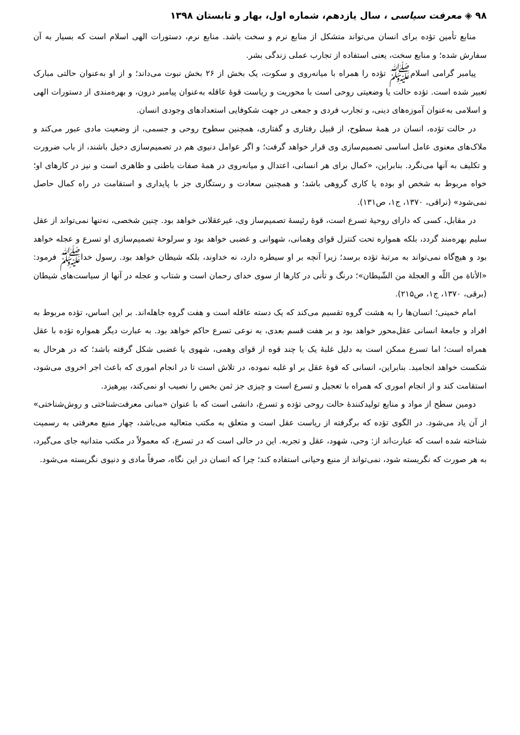۹۸ ◈ معرفت سیاسی ، سال یازدهم، شماره اول، بهار و تابستان ۱۳۹۸
منابع تأمین تؤده برای انسان می‌تواند متشکل از منابع نرم و سخت باشد. منابع نرم، دستورات الهی اسلام است که بسیار به آن سفارش شده؛ و منابع سخت، یعنی استفاده از تجارب عملی زندگی بشر.
پیامبر گرامی اسلامﷺ تؤده را همراه با میانه‌روی و سکوت، یک بخش از ۲۶ بخش نبوت می‌داند؛ و از او به‌عنوان حالتی مبارک تعبیر شده است. تؤده حالت یا وضعیتی روحی است با محوریت و ریاست قوهٔ عاقله به‌عنوان پیامبر درون، و بهره‌مندی از دستورات الهی و اسلامی به‌عنوان آموزه‌های دینی، و تجارب فردی و جمعی در جهت شکوفایی استعدادهای وجودی انسان.
در حالت تؤده، انسان در همهٔ سطوح، از قبیل رفتاری و گفتاری، همچنین سطوح روحی و جسمی، از وضعیت مادی عبور می‌کند و ملاک‌های معنوی عامل اساسی تصمیم‌سازی وی قرار خواهد گرفت؛ و اگر عوامل دنیوی هم در تصمیم‌سازی دخیل باشند، از باب ضرورت و تکلیف به آنها می‌نگرد. بنابراین، «کمال برای هر انسانی، اعتدال و میانه‌روی در همهٔ صفات باطنی و ظاهری است و نیز در کارهای او؛ خواه مربوط به شخص او بوده یا کاری گروهی باشد؛ و همچنین سعادت و رستگاری جز با پایداری و استقامت در راه کمال حاصل نمی‌شود» (نراقی، ۱۳۷۰، ج۱، ص۱۳۱).
در مقابل، کسی که دارای روحیهٔ تسرع است، قوهٔ رئیسهٔ تصمیم‌ساز وی، غیرعقلانی خواهد بود. چنین شخصی، نه‌تنها نمی‌تواند از عقل سلیم بهره‌مند گردد، بلکه همواره تحت کنترل قوای وهمانی، شهوانی و غضبی خواهد بود و سرلوحهٔ تصمیم‌سازی او تسرع و عجله خواهد بود و هیچ‌گاه نمی‌تواند به مرتبهٔ تؤده برسد؛ زیرا آنچه بر او سیطره دارد، نه خداوند، بلکه شیطان خواهد بود. رسول خداﷺ فرمود: «الأناة من اللّه و العجلة من الشّیطان»؛ درنگ و تأنی در کارها از سوی خدای رحمان است و شتاب و عجله در آنها از سیاست‌های شیطان (برقی، ۱۳۷۰، ج۱، ص۲۱۵).
امام خمینی؛ انسان‌ها را به هشت گروه تقسیم می‌کند که یک دسته عاقله است و هفت گروه جاهله‌اند. بر این اساس، تؤده مربوط به افراد و جامعهٔ انسانی عقل‌محور خواهد بود و بر هفت قسم بعدی، به نوعی تسرع حاکم خواهد بود. به عبارت دیگر همواره تؤده با عقل همراه است؛ اما تسرع ممکن است به دلیل غلبهٔ یک یا چند قوه از قوای وهمی، شهوی یا غضبی شکل گرفته باشد؛ که در هرحال به شکست خواهد انجامید. بنابراین، انسانی که قوهٔ عقل بر او غلبه نموده، در تلاش است تا در انجام اموری که باعث اجر اخروی می‌شود، استقامت کند و از انجام اموری که همراه با تعجیل و تسرع است و چیزی جز ثمن بخس را نصیب او نمی‌کند، بپرهیزد.
دومین سطح از مواد و منابع تولیدکنندهٔ حالت روحی تؤده و تسرع، دانشی است که با عنوان «مبانی معرفت‌شناختی و روش‌شناختی» از آن یاد می‌شود. در الگوی تؤده که برگرفته از ریاست عقل است و متعلق به مکتب متعالیه می‌باشد، چهار منبع معرفتی به رسمیت شناخته شده است که عبارت‌اند از: وحی، شهود، عقل و تجربه. این در حالی است که در تسرع، که معمولاً در مکتب متدانیه جای می‌گیرد، به هر صورت که نگریسته شود، نمی‌تواند از منبع وحیانی استفاده کند؛ چرا که انسان در این نگاه، صرفاً مادی و دنیوی نگریسته می‌شود.